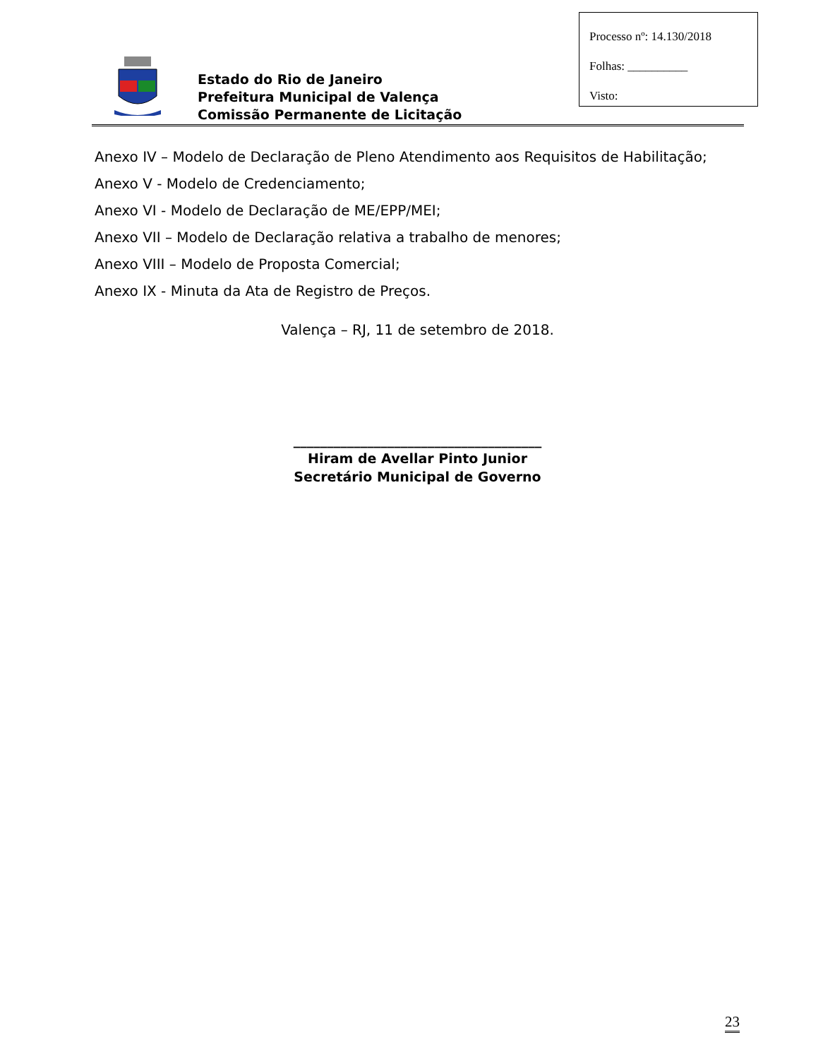Processo nº: 14.130/2018
Folhas: __________
Visto:
Estado do Rio de Janeiro
Prefeitura Municipal de Valença
Comissão Permanente de Licitação
Anexo IV – Modelo de Declaração de Pleno Atendimento aos Requisitos de Habilitação;
Anexo V - Modelo de Credenciamento;
Anexo VI - Modelo de Declaração de ME/EPP/MEI;
Anexo VII – Modelo de Declaração relativa a trabalho de menores;
Anexo VIII – Modelo de Proposta Comercial;
Anexo IX - Minuta da Ata de Registro de Preços.
Valença – RJ, 11 de setembro de 2018.
_____________________________________
Hiram de Avellar Pinto Junior
Secretário Municipal de Governo
23